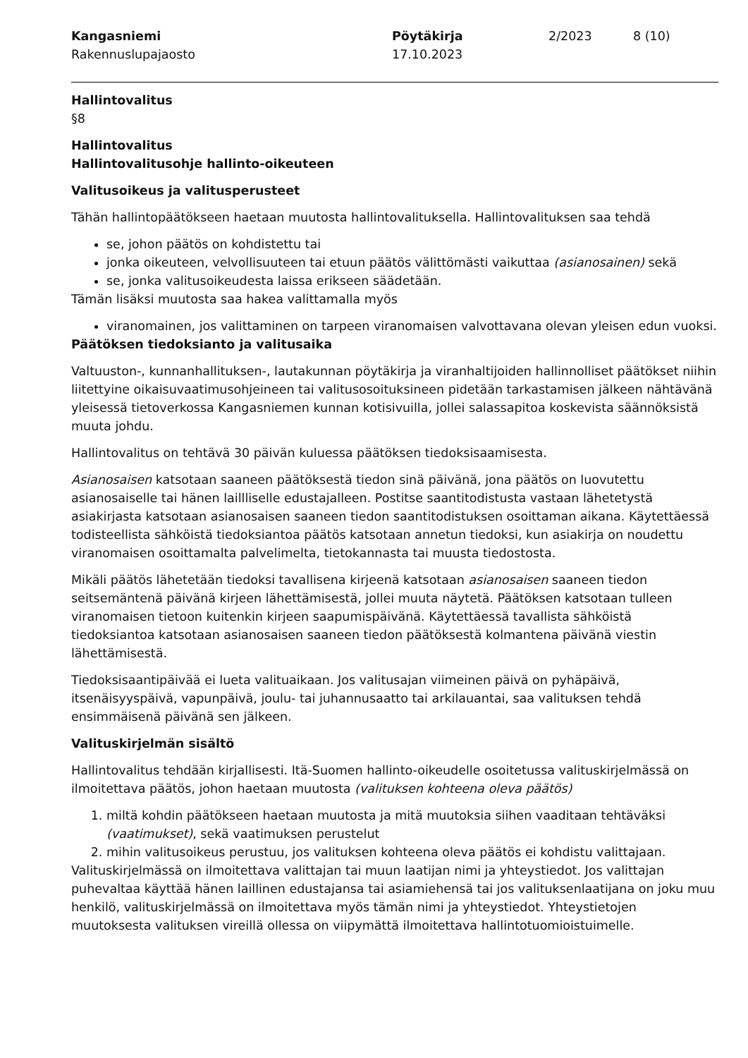Kangasniemi
Rakennuslupajaosto
Pöytäkirja
17.10.2023
2/2023 8 (10)
Hallintovalitus
§8
Hallintovalitus
Hallintovalitusohje hallinto-oikeuteen
Valitusoikeus ja valitusperusteet
Tähän hallintopäätökseen haetaan muutosta hallintovalituksella. Hallintovalituksen saa tehdä
se, johon päätös on kohdistettu tai
jonka oikeuteen, velvollisuuteen tai etuun päätös välittömästi vaikuttaa (asianosainen) sekä
se, jonka valitusoikeudesta laissa erikseen säädetään.
Tämän lisäksi muutosta saa hakea valittamalla myös
viranomainen, jos valittaminen on tarpeen viranomaisen valvottavana olevan yleisen edun vuoksi.
Päätöksen tiedoksianto ja valitusaika
Valtuuston-, kunnanhallituksen-, lautakunnan pöytäkirja ja viranhaltijoiden hallinnolliset päätökset niihin liitettyine oikaisuvaatimusohjeineen tai valitusosoituksineen pidetään tarkastamisen jälkeen nähtävänä yleisessä tietoverkossa Kangasniemen kunnan kotisivuilla, jollei salassapitoa koskevista säännöksistä muuta johdu.
Hallintovalitus on tehtävä 30 päivän kuluessa päätöksen tiedoksisaamisesta.
Asianosaisen katsotaan saaneen päätöksestä tiedon sinä päivänä, jona päätös on luovutettu asianosaiselle tai hänen laillliselle edustajalleen. Postitse saantitodistusta vastaan lähetetystä asiakirjasta katsotaan asianosaisen saaneen tiedon saantitodistuksen osoittaman aikana. Käytettäessä todisteellista sähköistä tiedoksiantoa päätös katsotaan annetun tiedoksi, kun asiakirja on noudettu viranomaisen osoittamalta palvelimelta, tietokannasta tai muusta tiedostosta.
Mikäli päätös lähetetään tiedoksi tavallisena kirjeenä katsotaan asianosaisen saaneen tiedon seitsemäntenä päivänä kirjeen lähettämisestä, jollei muuta näytetä. Päätöksen katsotaan tulleen viranomaisen tietoon kuitenkin kirjeen saapumispäivänä. Käytettäessä tavallista sähköistä tiedoksiantoa katsotaan asianosaisen saaneen tiedon päätöksestä kolmantena päivänä viestin lähettämisestä.
Tiedoksisaantipäivää ei lueta valituaikaan. Jos valitusajan viimeinen päivä on pyhäpäivä, itsenäisyyspäivä, vapunpäivä, joulu- tai juhannusaatto tai arkilauantai, saa valituksen tehdä ensimmäisenä päivänä sen jälkeen.
Valituskirjelmän sisältö
Hallintovalitus tehdään kirjallisesti. Itä-Suomen hallinto-oikeudelle osoitetussa valituskirjelmässä on ilmoitettava päätös, johon haetaan muutosta (valituksen kohteena oleva päätös)
1. miltä kohdin päätökseen haetaan muutosta ja mitä muutoksia siihen vaaditaan tehtäväksi (vaatimukset), sekä vaatimuksen perustelut
2. mihin valitusoikeus perustuu, jos valituksen kohteena oleva päätös ei kohdistu valittajaan.
Valituskirjelmässä on ilmoitettava valittajan tai muun laatijan nimi ja yhteystiedot. Jos valittajan puhevaltaa käyttää hänen laillinen edustajansa tai asiamiehensä tai jos valituksenlaatijana on joku muu henkilö, valituskirjelmässä on ilmoitettava myös tämän nimi ja yhteystiedot. Yhteystietojen muutoksesta valituksen vireillä ollessa on viipymättä ilmoitettava hallintotuomioistuimelle.